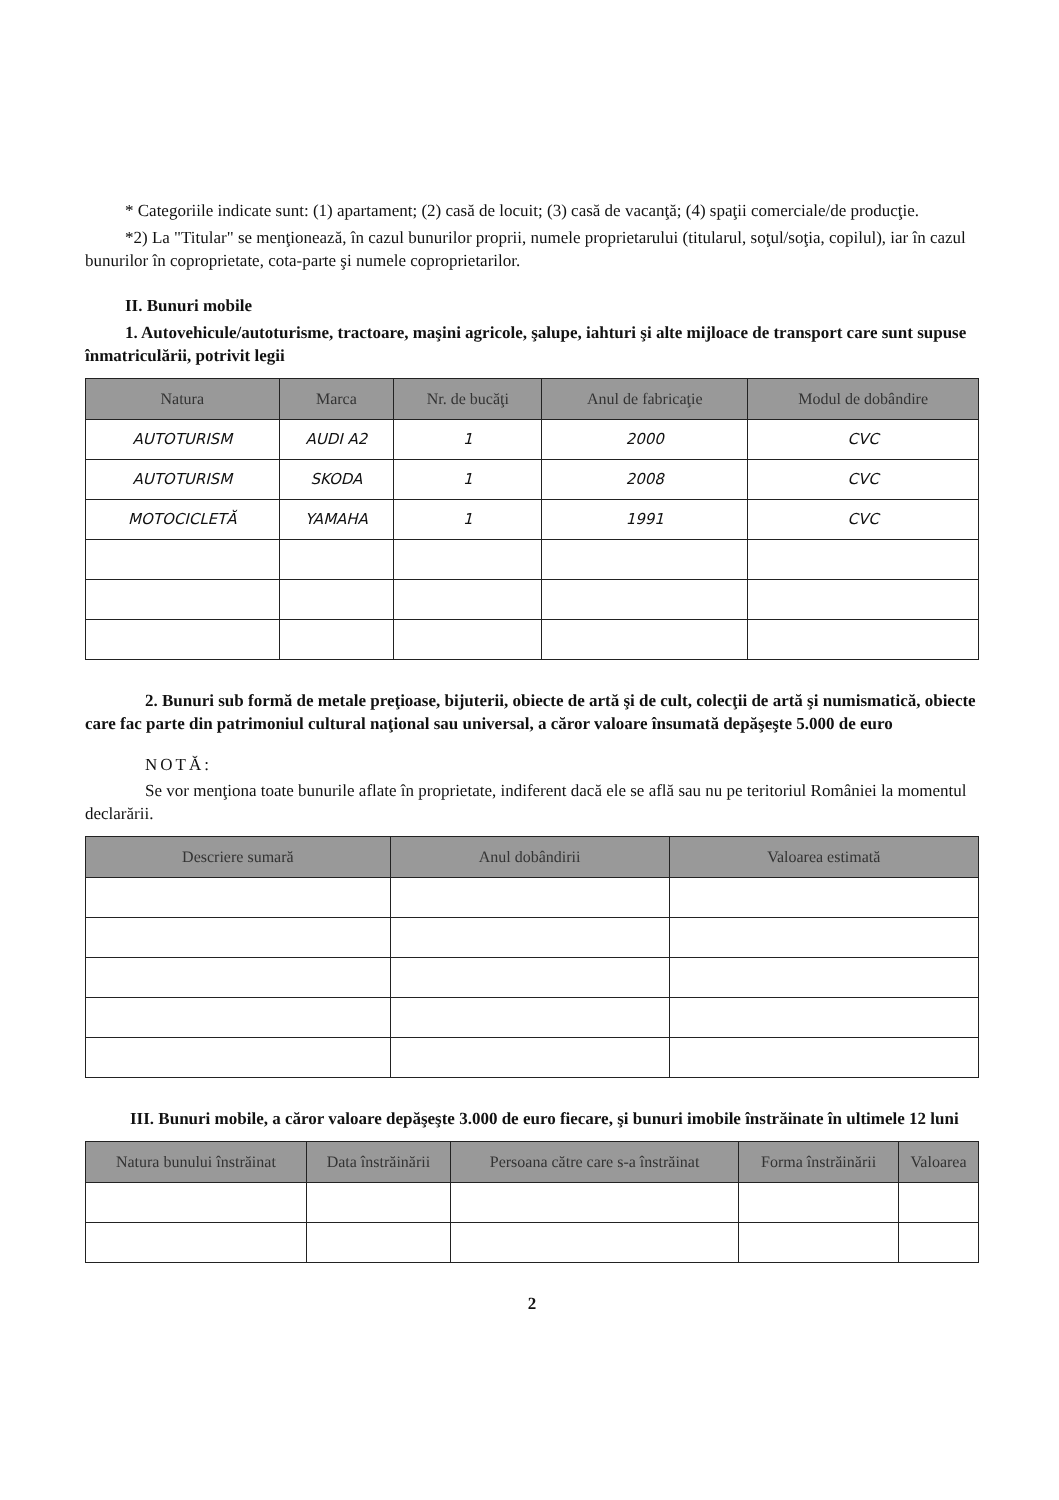* Categoriile indicate sunt: (1) apartament; (2) casă de locuit; (3) casă de vacanţă; (4) spaţii comerciale/de producţie.
*2) La "Titular" se menţionează, în cazul bunurilor proprii, numele proprietarului (titularul, soţul/soţia, copilul), iar în cazul bunurilor în coproprietate, cota-parte şi numele coproprietarilor.
II. Bunuri mobile
1. Autovehicule/autoturisme, tractoare, maşini agricole, şalupe, iahturi şi alte mijloace de transport care sunt supuse înmatriculării, potrivit legii
| Natura | Marca | Nr. de bucăţi | Anul de fabricaţie | Modul de dobândire |
| --- | --- | --- | --- | --- |
| AUTOTURISM | AUDI A2 | 1 | 2000 | CVC |
| AUTOTURISM | SKODA | 1 | 2008 | CVC |
| MOTOCICLETĂ | YAMAHA | 1 | 1991 | CVC |
2. Bunuri sub formă de metale preţioase, bijuterii, obiecte de artă şi de cult, colecţii de artă şi numismatică, obiecte care fac parte din patrimoniul cultural naţional sau universal, a căror valoare însumată depăşeşte 5.000 de euro
NOTĂ:
Se vor menţiona toate bunurile aflate în proprietate, indiferent dacă ele se află sau nu pe teritoriul României la momentul declarării.
| Descriere sumară | Anul dobândirii | Valoarea estimată |
| --- | --- | --- |
III. Bunuri mobile, a căror valoare depăşeşte 3.000 de euro fiecare, şi bunuri imobile înstrăinate în ultimele 12 luni
| Natura bunului înstrăinat | Data înstrăinării | Persoana către care s-a înstrăinat | Forma înstrăinării | Valoarea |
| --- | --- | --- | --- | --- |
2